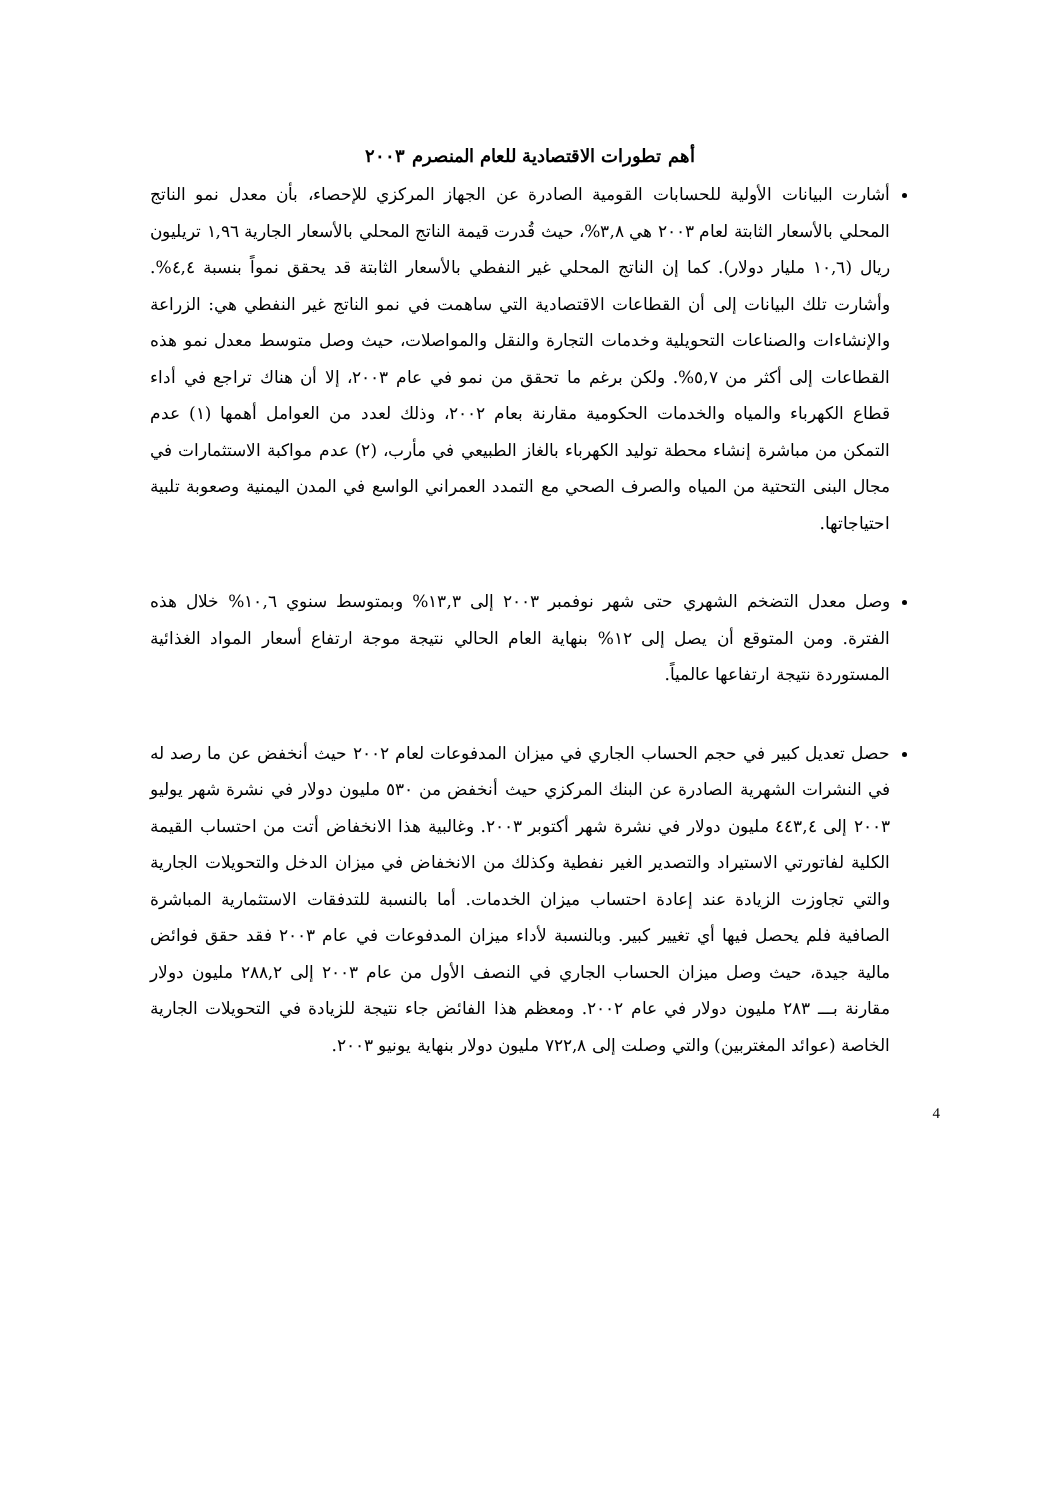أهم تطورات الاقتصادية للعام المنصرم ٢٠٠٣
أشارت البيانات الأولية للحسابات القومية الصادرة عن الجهاز المركزي للإحصاء، بأن معدل نمو الناتج المحلي بالأسعار الثابتة لعام ٢٠٠٣ هي ٣,٨%، حيث قُدرت قيمة الناتج المحلي بالأسعار الجارية ١,٩٦ تريليون ريال (١٠,٦ مليار دولار). كما إن الناتج المحلي غير النفطي بالأسعار الثابتة قد يحقق نمواً بنسبة ٤,٤%. وأشارت تلك البيانات إلى أن القطاعات الاقتصادية التي ساهمت في نمو الناتج غير النفطي هي: الزراعة والإنشاءات والصناعات التحويلية وخدمات التجارة والنقل والمواصلات، حيث وصل متوسط معدل نمو هذه القطاعات إلى أكثر من ٥,٧%. ولكن برغم ما تحقق من نمو في عام ٢٠٠٣، إلا أن هناك تراجع في أداء قطاع الكهرباء والمياه والخدمات الحكومية مقارنة بعام ٢٠٠٢، وذلك لعدد من العوامل أهمها (١) عدم التمكن من مباشرة إنشاء محطة توليد الكهرباء بالغاز الطبيعي في مأرب، (٢) عدم مواكبة الاستثمارات في مجال البنى التحتية من المياه والصرف الصحي مع التمدد العمراني الواسع في المدن اليمنية وصعوبة تلبية احتياجاتها.
وصل معدل التضخم الشهري حتى شهر نوفمبر ٢٠٠٣ إلى ١٣,٣% وبمتوسط سنوي ١٠,٦% خلال هذه الفترة. ومن المتوقع أن يصل إلى ١٢% بنهاية العام الحالي نتيجة موجة ارتفاع أسعار المواد الغذائية المستوردة نتيجة ارتفاعها عالمياً.
حصل تعديل كبير في حجم الحساب الجاري في ميزان المدفوعات لعام ٢٠٠٢ حيث أنخفض عن ما رصد له في النشرات الشهرية الصادرة عن البنك المركزي حيث أنخفض من ٥٣٠ مليون دولار في نشرة شهر يوليو ٢٠٠٣ إلى ٤٤٣,٤ مليون دولار في نشرة شهر أكتوبر ٢٠٠٣. وغالبية هذا الانخفاض أتت من احتساب القيمة الكلية لفاتورتي الاستيراد والتصدير الغير نفطية وكذلك من الانخفاض في ميزان الدخل والتحويلات الجارية والتي تجاوزت الزيادة عند إعادة احتساب ميزان الخدمات. أما بالنسبة للتدفقات الاستثمارية المباشرة الصافية فلم يحصل فيها أي تغيير كبير. وبالنسبة لأداء ميزان المدفوعات في عام ٢٠٠٣ فقد حقق فوائض مالية جيدة، حيث وصل ميزان الحساب الجاري في النصف الأول من عام ٢٠٠٣ إلى ٢٨٨,٢ مليون دولار مقارنة بـــ ٢٨٣ مليون دولار في عام ٢٠٠٢. ومعظم هذا الفائض جاء نتيجة للزيادة في التحويلات الجارية الخاصة (عوائد المغتربين) والتي وصلت إلى ٧٢٢,٨ مليون دولار بنهاية يونيو ٢٠٠٣.
4